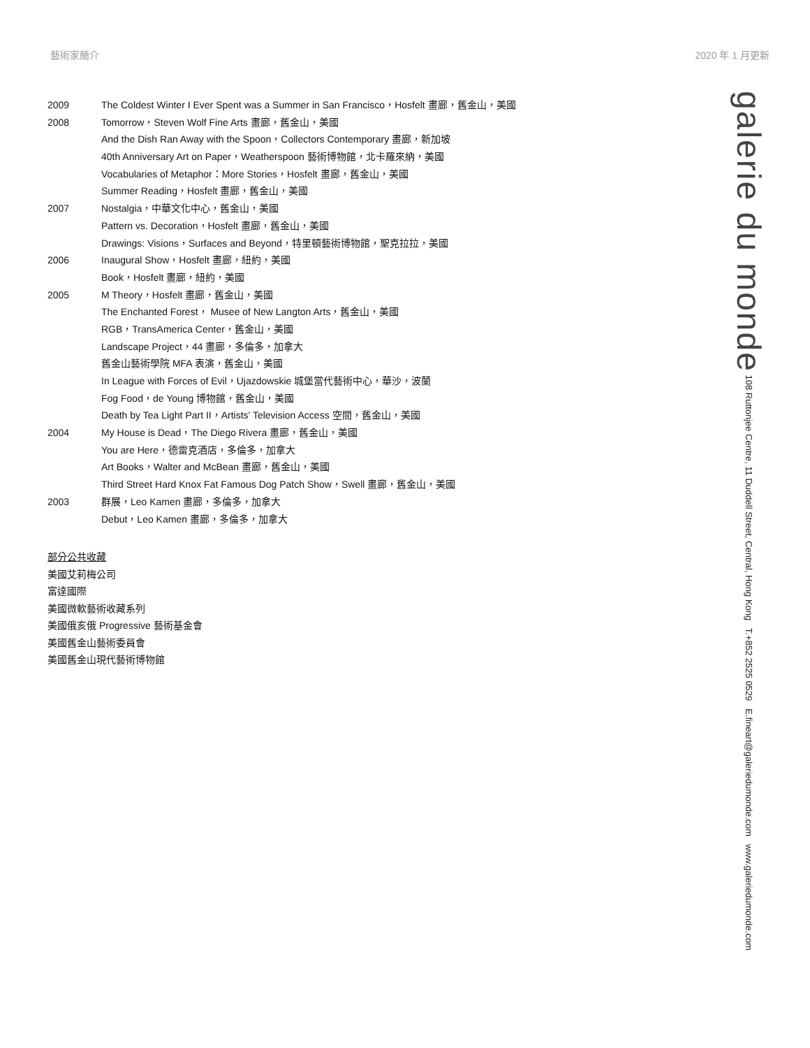藝術家簡介 2020 年 1 月更新
2009 The Coldest Winter I Ever Spent was a Summer in San Francisco，Hosfelt 畫廊，舊金山，美國
2008 Tomorrow，Steven Wolf Fine Arts 畫廊，舊金山，美國
And the Dish Ran Away with the Spoon，Collectors Contemporary 畫廊，新加坡
40th Anniversary Art on Paper，Weatherspoon 藝術博物館，北卡羅來納，美國
Vocabularies of Metaphor：More Stories，Hosfelt 畫廊，舊金山，美國
Summer Reading，Hosfelt 畫廊，舊金山，美國
2007 Nostalgia，中華文化中心，舊金山，美國
Pattern vs. Decoration，Hosfelt 畫廊，舊金山，美國
Drawings: Visions，Surfaces and Beyond，特里頓藝術博物館，聖克拉拉，美國
2006 Inaugural Show，Hosfelt 畫廊，紐約，美國
Book，Hosfelt 畫廊，紐約，美國
2005 M Theory，Hosfelt 畫廊，舊金山，美國
The Enchanted Forest， Musee of New Langton Arts，舊金山，美國
RGB，TransAmerica Center，舊金山，美國
Landscape Project，44 畫廊，多倫多，加拿大
舊金山藝術學院 MFA 表演，舊金山，美國
In League with Forces of Evil，Ujazdowskie 城堡當代藝術中心，華沙，波蘭
Fog Food，de Young 博物館，舊金山，美國
Death by Tea Light Part II，Artists' Television Access 空間，舊金山，美國
2004 My House is Dead，The Diego Rivera 畫廊，舊金山，美國
You are Here，德雷克酒店，多倫多，加拿大
Art Books，Walter and McBean 畫廊，舊金山，美國
Third Street Hard Knox Fat Famous Dog Patch Show，Swell 畫廊，舊金山，美國
2003 群展，Leo Kamen 畫廊，多倫多，加拿大
Debut，Leo Kamen 畫廊，多倫多，加拿大
部分公共收藏
美國艾莉梅公司
富達國際
美國微軟藝術收藏系列
美國俄亥俄 Progressive 藝術基金會
美國舊金山藝術委員會
美國舊金山現代藝術博物館
galerie du monde 108 Ruttonjee Centre, 11 Duddell Street, Central, Hong Kong T.+852 2525 0529 E.fineart@galeriedumonde.com www.galeriedumonde.com